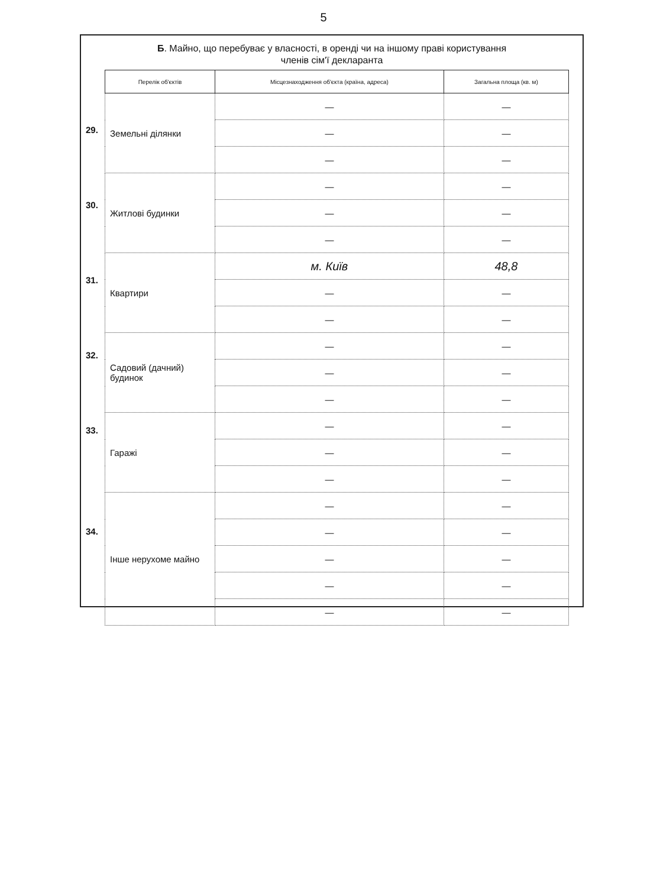5
Б. Майно, що перебуває у власності, в оренді чи на іншому праві користування
членів сім'ї декларанта
29.
30.
31.
32.
33.
34.
| Перелік об'єктів | Місцезнаходження об'єкта (країна, адреса) | Загальна площа (кв. м) |
| --- | --- | --- |
| Земельні ділянки | — | — |
| | — | — |
| | — | — |
| Житлові будинки | — | — |
| | — | — |
| | — | — |
| Квартири | м. Київ | 48,8 |
| | — | — |
| | — | — |
| Садовий (дачний) будинок | — | — |
| | — | — |
| | — | — |
| Гаражі | — | — |
| | — | — |
| | — | — |
| Інше нерухоме майно | — | — |
| | — | — |
| | — | — |
| | — | — |
| | — | — |